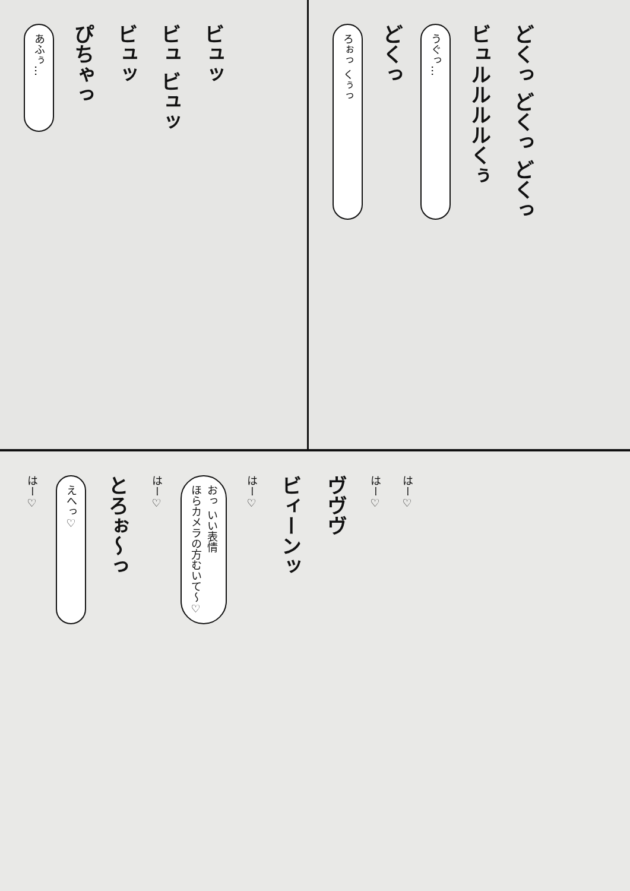あふぅ…
ぴちゃっ
ビュッ
ビュ ビュッ
ビュッ
ろぉっ くぅっ
どくっ
うぐっ…
ビュルルルルくぅ
どくっ どくっ どくっ
はー♡
えへっ♡
とろぉ〜っ
はー♡
おっ いい表情
ほらカメラの方むいて〜♡
はー♡
ビィーンッ
ヴヴヴ
はー♡
はー♡